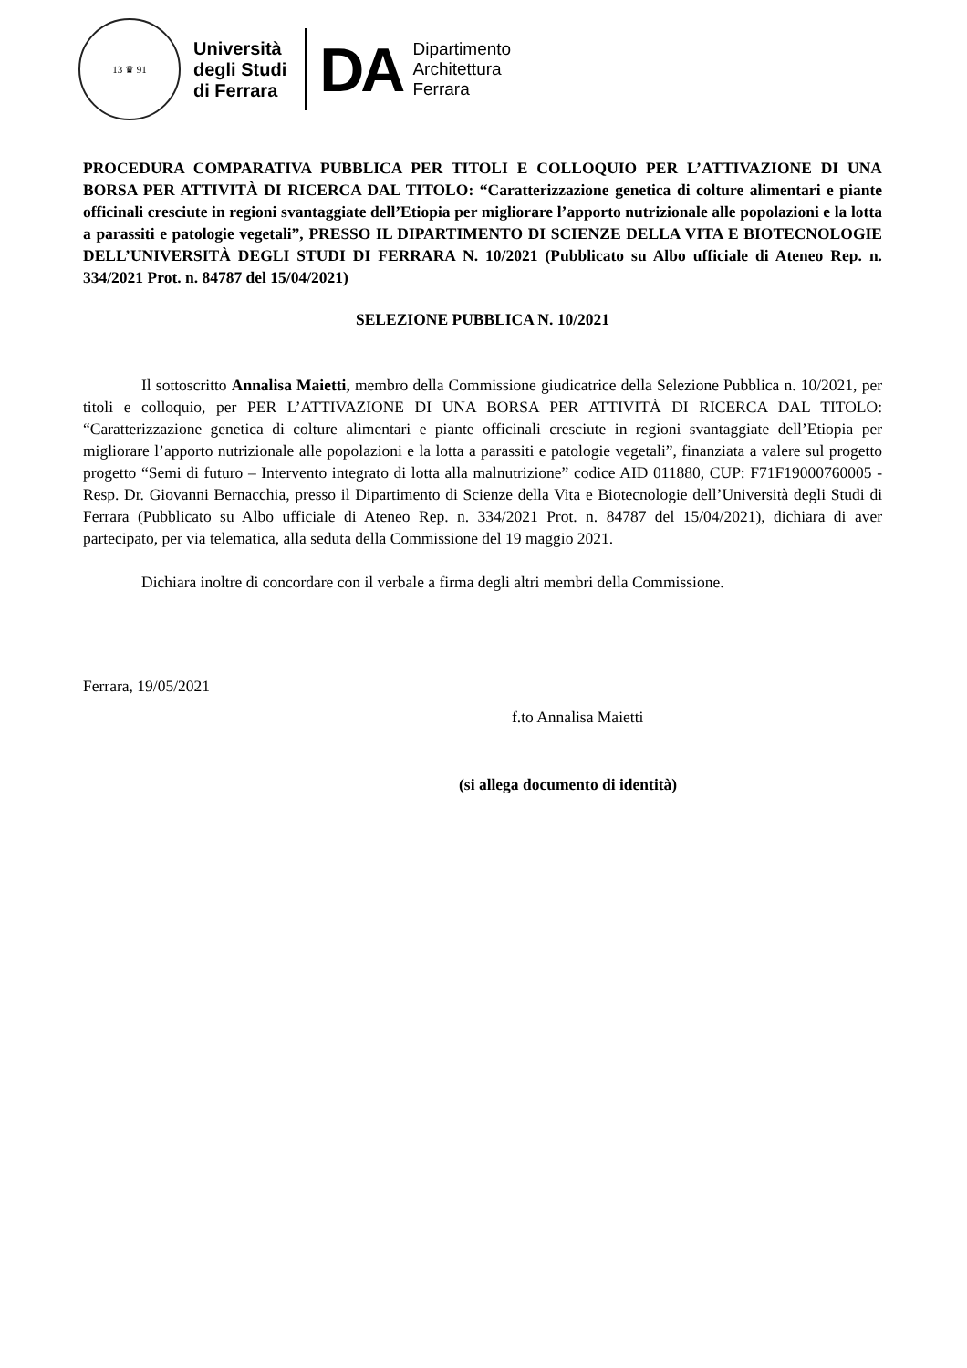13 ♛ 91
Università
degli Studi
di Ferrara
DA
Dipartimento
Architettura
Ferrara
PROCEDURA COMPARATIVA PUBBLICA PER TITOLI E COLLOQUIO PER L’ATTIVAZIONE DI UNA BORSA PER ATTIVITÀ DI RICERCA DAL TITOLO: “Caratterizzazione genetica di colture alimentari e piante officinali cresciute in regioni svantaggiate dell’Etiopia per migliorare l’apporto nutrizionale alle popolazioni e la lotta a parassiti e patologie vegetali”, PRESSO IL DIPARTIMENTO DI SCIENZE DELLA VITA E BIOTECNOLOGIE DELL’UNIVERSITÀ DEGLI STUDI DI FERRARA N. 10/2021 (Pubblicato su Albo ufficiale di Ateneo Rep. n. 334/2021 Prot. n. 84787 del 15/04/2021)
SELEZIONE PUBBLICA N. 10/2021
Il sottoscritto Annalisa Maietti, membro della Commissione giudicatrice della Selezione Pubblica n. 10/2021, per titoli e colloquio, per PER L’ATTIVAZIONE DI UNA BORSA PER ATTIVITÀ DI RICERCA DAL TITOLO: “Caratterizzazione genetica di colture alimentari e piante officinali cresciute in regioni svantaggiate dell’Etiopia per migliorare l’apporto nutrizionale alle popolazioni e la lotta a parassiti e patologie vegetali”, finanziata a valere sul progetto progetto “Semi di futuro – Intervento integrato di lotta alla malnutrizione” codice AID 011880, CUP: F71F19000760005 - Resp. Dr. Giovanni Bernacchia, presso il Dipartimento di Scienze della Vita e Biotecnologie dell’Università degli Studi di Ferrara (Pubblicato su Albo ufficiale di Ateneo Rep. n. 334/2021 Prot. n. 84787 del 15/04/2021), dichiara di aver partecipato, per via telematica, alla seduta della Commissione del 19 maggio 2021.
Dichiara inoltre di concordare con il verbale a firma degli altri membri della Commissione.
Ferrara, 19/05/2021
f.to Annalisa Maietti
(si allega documento di identità)